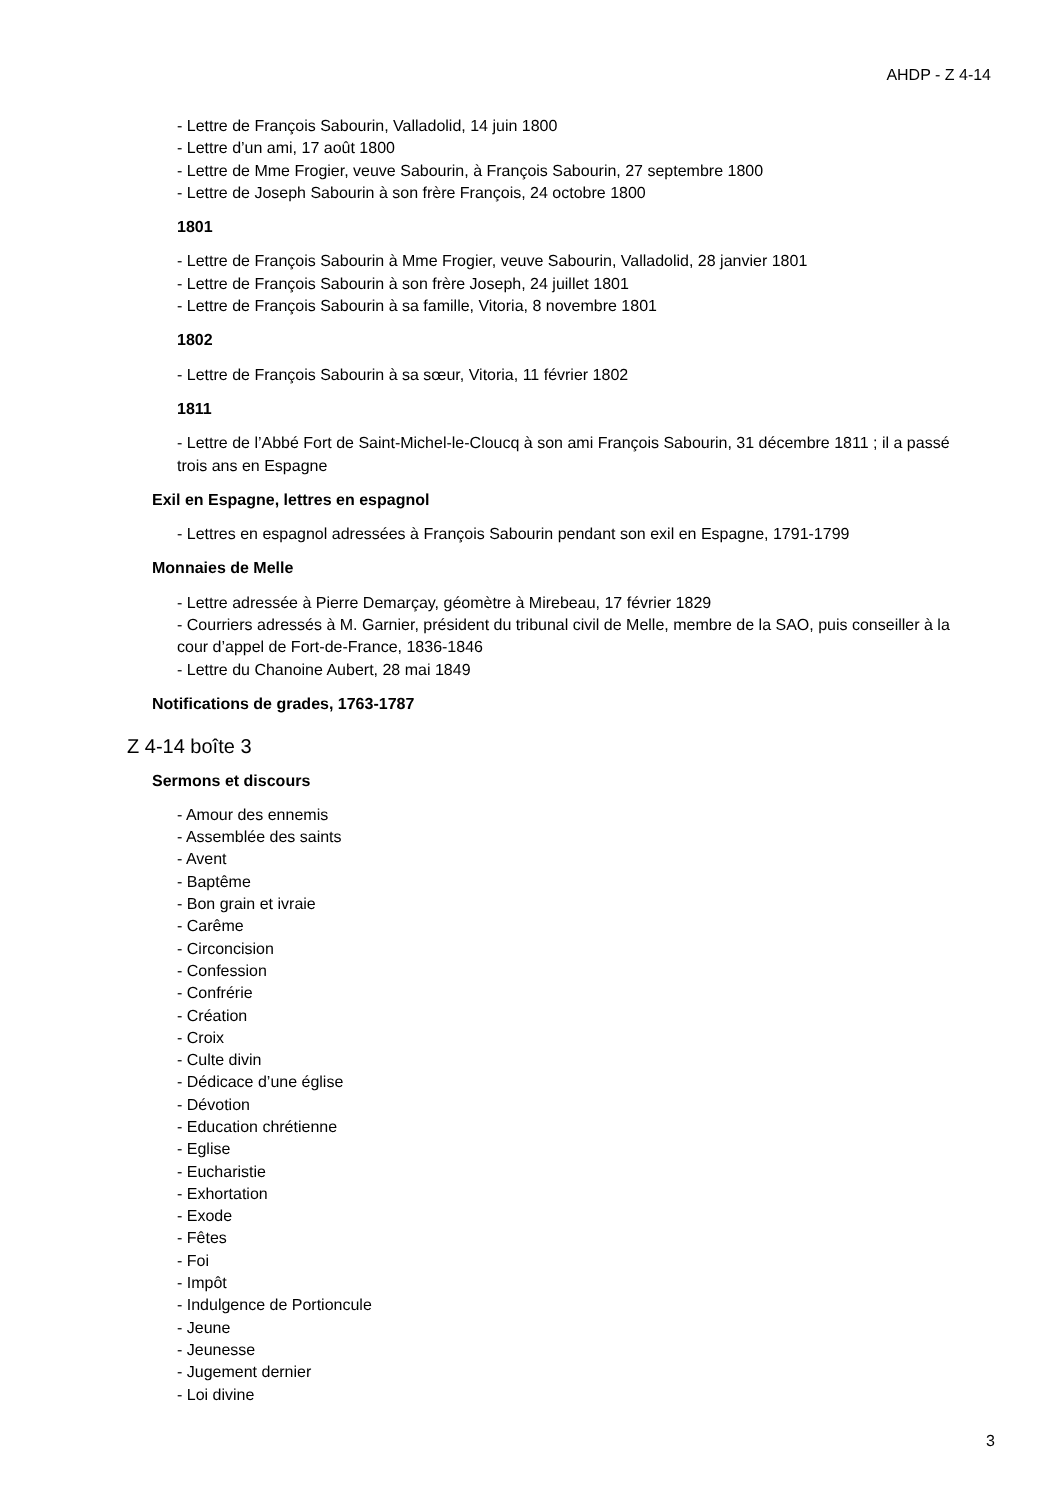AHDP - Z 4-14
- Lettre de François Sabourin, Valladolid, 14 juin 1800
- Lettre d’un ami, 17 août 1800
- Lettre de Mme Frogier, veuve Sabourin, à François Sabourin, 27 septembre 1800
- Lettre de Joseph Sabourin à son frère François, 24 octobre 1800
1801
- Lettre de François Sabourin à Mme Frogier, veuve Sabourin, Valladolid, 28 janvier 1801
- Lettre de François Sabourin à son frère Joseph, 24 juillet 1801
- Lettre de François Sabourin à sa famille, Vitoria, 8 novembre 1801
1802
- Lettre de François Sabourin à sa sœur, Vitoria, 11 février 1802
1811
- Lettre de l’Abbé Fort de Saint-Michel-le-Cloucq à son ami François Sabourin, 31 décembre 1811 ; il a passé trois ans en Espagne
Exil en Espagne, lettres en espagnol
- Lettres en espagnol adressées à François Sabourin pendant son exil en Espagne, 1791-1799
Monnaies de Melle
- Lettre adressée à Pierre Demarçay, géomètre à Mirebeau, 17 février 1829
- Courriers adressés à M. Garnier, président du tribunal civil de Melle, membre de la SAO, puis conseiller à la cour d’appel de Fort-de-France, 1836-1846
- Lettre du Chanoine Aubert, 28 mai 1849
Notifications de grades, 1763-1787
Z 4-14 boîte 3
Sermons et discours
- Amour des ennemis
- Assemblée des saints
- Avent
- Baptême
- Bon grain et ivraie
- Carême
- Circoncision
- Confession
- Confrérie
- Création
- Croix
- Culte divin
- Dédicace d’une église
- Dévotion
- Education chrétienne
- Eglise
- Eucharistie
- Exhortation
- Exode
- Fêtes
- Foi
- Impôt
- Indulgence de Portioncule
- Jeune
- Jeunesse
- Jugement dernier
- Loi divine
3